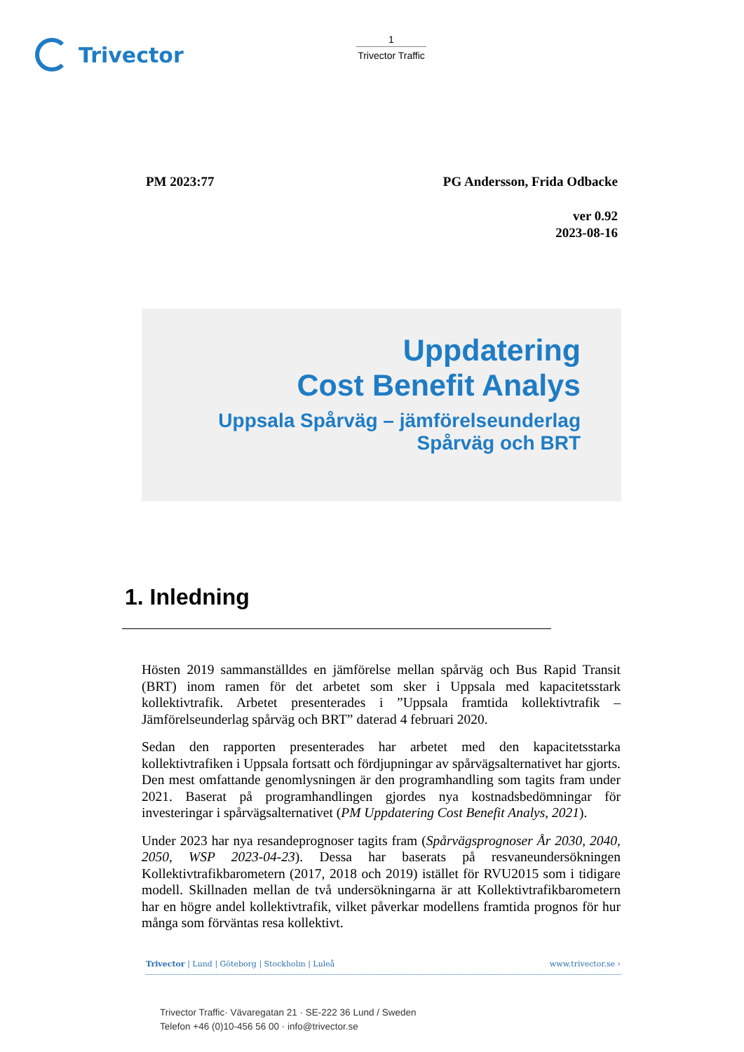Trivector
1
Trivector Traffic
PM 2023:77 PG Andersson, Frida Odbacke
ver 0.92
2023-08-16
Uppdatering
Cost Benefit Analys
Uppsala Spårväg – jämförelseunderlag
Spårväg och BRT
1. Inledning
Hösten 2019 sammanställdes en jämförelse mellan spårväg och Bus Rapid Transit (BRT) inom ramen för det arbetet som sker i Uppsala med kapacitetsstark kollektivtrafik. Arbetet presenterades i ”Uppsala framtida kollektivtrafik – Jämförelseunderlag spårväg och BRT” daterad 4 februari 2020.
Sedan den rapporten presenterades har arbetet med den kapacitetsstarka kollektivtrafiken i Uppsala fortsatt och fördjupningar av spårvägsalternativet har gjorts. Den mest omfattande genomlysningen är den programhandling som tagits fram under 2021. Baserat på programhandlingen gjordes nya kostnadsbedömningar för investeringar i spårvägsalternativet (PM Uppdatering Cost Benefit Analys, 2021).
Under 2023 har nya resandeprognoser tagits fram (Spårvägsprognoser År 2030, 2040, 2050, WSP 2023-04-23). Dessa har baserats på resvaneundersökningen Kollektivtrafikbarometern (2017, 2018 och 2019) istället för RVU2015 som i tidigare modell. Skillnaden mellan de två undersökningarna är att Kollektivtrafikbarometern har en högre andel kollektivtrafik, vilket påverkar modellens framtida prognos för hur många som förväntas resa kollektivt.
Trivector | Lund | Göteborg | Stockholm | Luleå www.trivector.se ›
Trivector Traffic· Vävaregatan 21 · SE-222 36 Lund / Sweden
Telefon +46 (0)10-456 56 00 · info@trivector.se